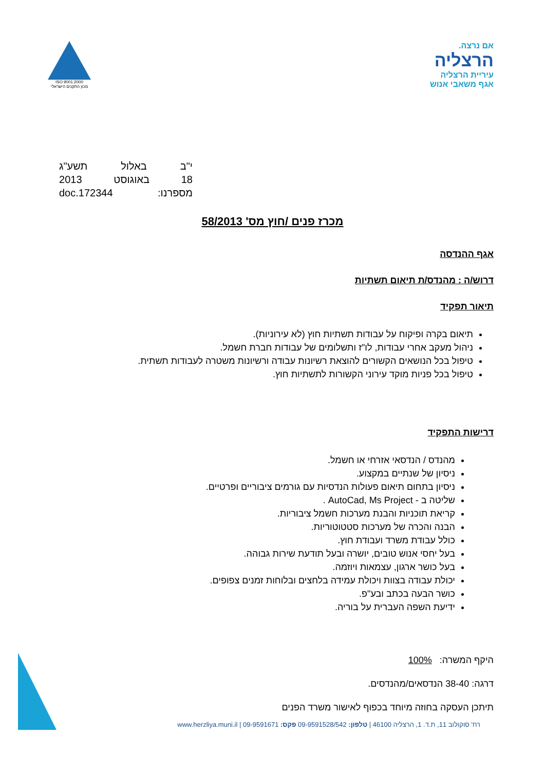ISO 9001:2000
מכון התקנים הישראלי
אם נרצה.
הרצליה
עיריית הרצליה
אגף משאבי אנוש
י"ב באלול תשע"ג
18 באוגוסט 2013
מספרנו: doc.172344
מכרז פנים /חוץ מס' 58/2013
אגף ההנדסה
דרוש/ה : מהנדס/ת תיאום תשתיות
תיאור תפקיד
תיאום בקרה ופיקוח על עבודות תשתיות חוץ (לא עירוניות).
ניהול מעקב אחרי עבודות, לו"ז ותשלומים של עבודות חברת חשמל.
טיפול בכל הנושאים הקשורים להוצאת רשיונות עבודה ורשיונות משטרה לעבודות תשתית.
טיפול בכל פניות מוקד עירוני הקשורות לתשתיות חוץ.
דרישות התפקיד
מהנדס / הנדסאי אזרחי או חשמל.
ניסיון של שנתיים במקצוע.
ניסיון בתחום תיאום פעולות הנדסיות עם גורמים ציבוריים ופרטיים.
שליטה ב - AutoCad, Ms Project .
קריאת תוכניות והבנת מערכות חשמל ציבוריות.
הבנה והכרה של מערכות סטטוטוריות.
כולל עבודת משרד ועבודת חוץ.
בעל יחסי אנוש טובים, יושרה ובעל תודעת שירות גבוהה.
בעל כושר ארגון, עצמאות ויוזמה.
יכולת עבודה בצוות ויכולת עמידה בלחצים ובלוחות זמנים צפופים.
כושר הבעה בכתב ובע"פ.
ידיעת השפה העברית על בוריה.
היקף המשרה: 100%
דרגה: 38-40 הנדסאים/מהנדסים.
תיתכן העסקה בחוזה מיוחד בכפוף לאישור משרד הפנים
רח' סוקולוב 11, ת.ד. 1, הרצליה 46100 | טלפון: 09-9591528/542 פקס: 09-9591671 | www.herzliya.muni.il